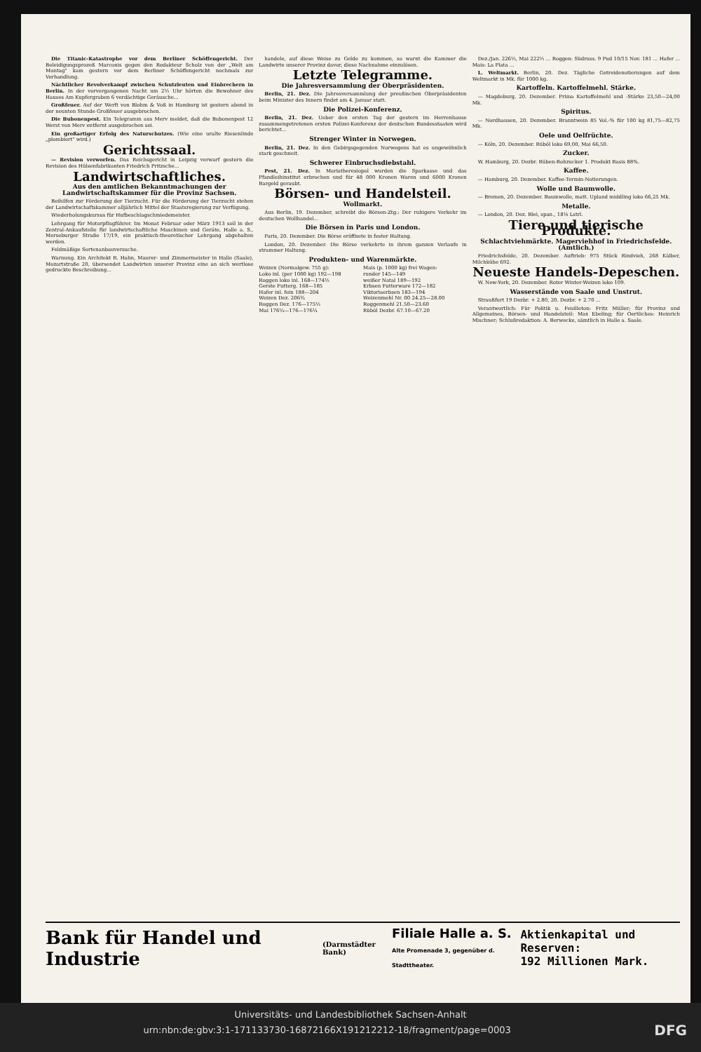Die Titanic-Katastrophe vor dem Berliner Schöffengericht. Der Beleidigungsprozeß Marconis gegen den Redakteur Scholz von der „Welt am Montag" kam gestern vor dem Berliner Schöffengericht nochmals zur Verhandlung.
Nächtlicher Revolverkampf zwischen Schutzleuten und Einbrechern in Berlin. In der vorvergangenen Nacht um 2½ Uhr hörten die Bewohner des Hauses Am Kupfergraben 6 verdächtige Geräusche...
Großfeuer. Auf der Werft von Blohm & Voß in Hamburg ist gestern abend in der neunten Stunde Großfeuer ausgebrochen.
Die Bubonenpest. Ein Telegramm aus Merv meldet, daß die Bubonenpest 12 Werst von Merv entfernt ausgebrochen sei.
Ein großartiger Erfolg des Naturschutzes. (Wie eine uralte Riesenlinde „plombiert" wird.)
Gerichtssaal.
— Revision verworfen. Das Reichsgericht in Leipzig verwarf gestern die Revision des Hülsenfabrikanten Friedrich Pritzsche...
Landwirtschaftliches.
Aus den amtlichen Bekanntmachungen der Landwirtschaftskammer für die Provinz Sachsen.
Beihilfen zur Förderung der Tierzucht. Für die Förderung der Tierzucht stehen der Landwirtschaftskammer alljährlich Mittel der Staatsregierung zur Verfügung.
Wiederholungskursus für Hufbeschlagschmiedemeister.
Lehrgang für Motorpflugführer. Im Monat Februar oder März 1913 soll in der Zentral-Ankaufstelle für landwirtschaftliche Maschinen und Geräte, Halle a. S., Merseburger Straße 17/19, ein praktisch-theoretischer Lehrgang abgehalten werden.
Feldmäßige Sortenanbauversuche.
Warnung. Ein Architekt R. Hahn, Maurer- und Zimmermeister in Halle (Saale), Mozartstraße 20, übersendet Landwirten unserer Provinz eine an sich wertlose gedruckte Beschreibung...
handele, auf diese Weise zu Gelde zu kommen, so warnt die Kammer die Landwirte unserer Provinz davor, diese Nachnahme einzulösen.
Letzte Telegramme.
Die Jahresversammlung der Oberpräsidenten.
Berlin, 21. Dez. Die Jahresversammlung der preußischen Oberpräsidenten beim Minister des Innern findet am 4. Januar statt.
Die Polizei-Konferenz.
Berlin, 21. Dez. Ueber den ersten Tag der gestern im Herrenhause zusammengetretenen ersten Polizei-Konferenz der deutschen Bundesstaaten wird berichtet...
Strenger Winter in Norwegen.
Berlin, 21. Dez. In den Gebirgsgegenden Norwegens hat es ungewöhnlich stark geschneit.
Schwerer Einbruchsdiebstahl.
Pest, 21. Dez. In Mariatheresiopol wurden die Sparkasse und das Pfandleihinstitut erbrochen und für 48 000 Kronen Waren und 6000 Kronen Bargeld geraubt.
Börsen- und Handelsteil.
Wollmarkt.
Aus Berlin, 19. Dezember, schreibt die Börsen-Ztg.: Der ruhigere Verkehr im deutschen Wollhandel...
Die Börsen in Paris und London.
Paris, 20. Dezember. Die Börse eröffnete in fester Haltung.
London, 20. Dezember. Die Börse verkehrte in ihrem ganzen Verlaufe in strammer Haltung.
Produkten- und Warenmärkte.
| Weizen (Normalgew. 755 g): | Mais (p. 1000 kg) frei Wagen: |
| Loko inl. (per 1000 kg) 192—198 | runder 145—149 |
| Roggen loko inl. 168—174½ | weißer Natal 189—192 |
| Gerste Futterg. 168—185 | Erbsen Futterware 172—182 |
| Hafer inl. fein 188—204 | Viktoriaerbsen 183—194 |
| Weizen Dez. 206¾ | Weizenmehl Nr. 00 24.25—28.00 |
| Roggen Dez. 176—175½ | Roggenmehl 21.50—23.60 |
| Mai 176¼—176—176¼ | Rüböl Dezbr. 67.10—67.20 |
Dez./Jan. 226½, Mai 222½ ... Roggen: Südruss. 9 Pud 10/15 Nov. 181 ... Hafer ... Mais: La Plata ...
L. Weltmarkt. Berlin, 20. Dez. Tägliche Getreidenotierungen auf dem Weltmarkt in Mk. für 1000 kg.
Kartoffeln. Kartoffelmehl. Stärke.
— Magdeburg, 20. Dezember. Prima Kartoffelmehl und -Stärke 23,50—24,00 Mk.
Spiritus.
— Nordhausen, 20. Dezember. Branntwein 85 Vol.-% für 100 kg 81,75—82,75 Mk.
Oele und Oelfrüchte.
— Köln, 20. Dezember. Rüböl loko 69,00, Mai 66,50.
Zucker.
W. Hamburg, 20. Dezbr. Rüben-Rohzucker 1. Produkt Basis 88%.
Kaffee.
— Hamburg, 20. Dezember. Kaffee-Termin-Notierungen.
Wolle und Baumwolle.
— Bremen, 20. Dezember. Baumwolle, matt. Upland middling loko 66,25 Mk.
Metalle.
— London, 20. Dez. Blei, span., 18⅛ Lstrl.
Tiere und tierische Produkte.
Schlachtviehmärkte. Magerviehhof in Friedrichsfelde. (Amtlich.)
Friedrichsfelde, 20. Dezember. Auftrieb: 975 Stück Rindvieh, 268 Kälber, Milchkühe 692.
Neueste Handels-Depeschen.
W. New-York, 20. Dezember. Roter Winter-Weizen loko 109.
Wasserstände von Saale und Unstrut.
Straußfurt 19 Dezbr. + 2.80, 20. Dezbr. + 2.70 ...
Verantwortlich: Für Politik u. Feuilleton: Fritz Müller; für Provinz und Allgemeines, Börsen- und Handelsteil: Max Ebeling; für Oertliches: Heinrich Mischner; Schlußredaktion: A. Berwecke, sämtlich in Halle a. Saale.
Bank für Handel und Industrie (Darmstädter Bank) Filiale Halle a. S.
Alte Promenade 3, gegenüber d. Stadttheater. Aktienkapital und Reserven:
192 Millionen Mark.
Universitäts- und Landesbibliothek Sachsen-Anhalt
urn:nbn:de:gbv:3:1-171133730-16872166X191212212-18/fragment/page=0003 DFG